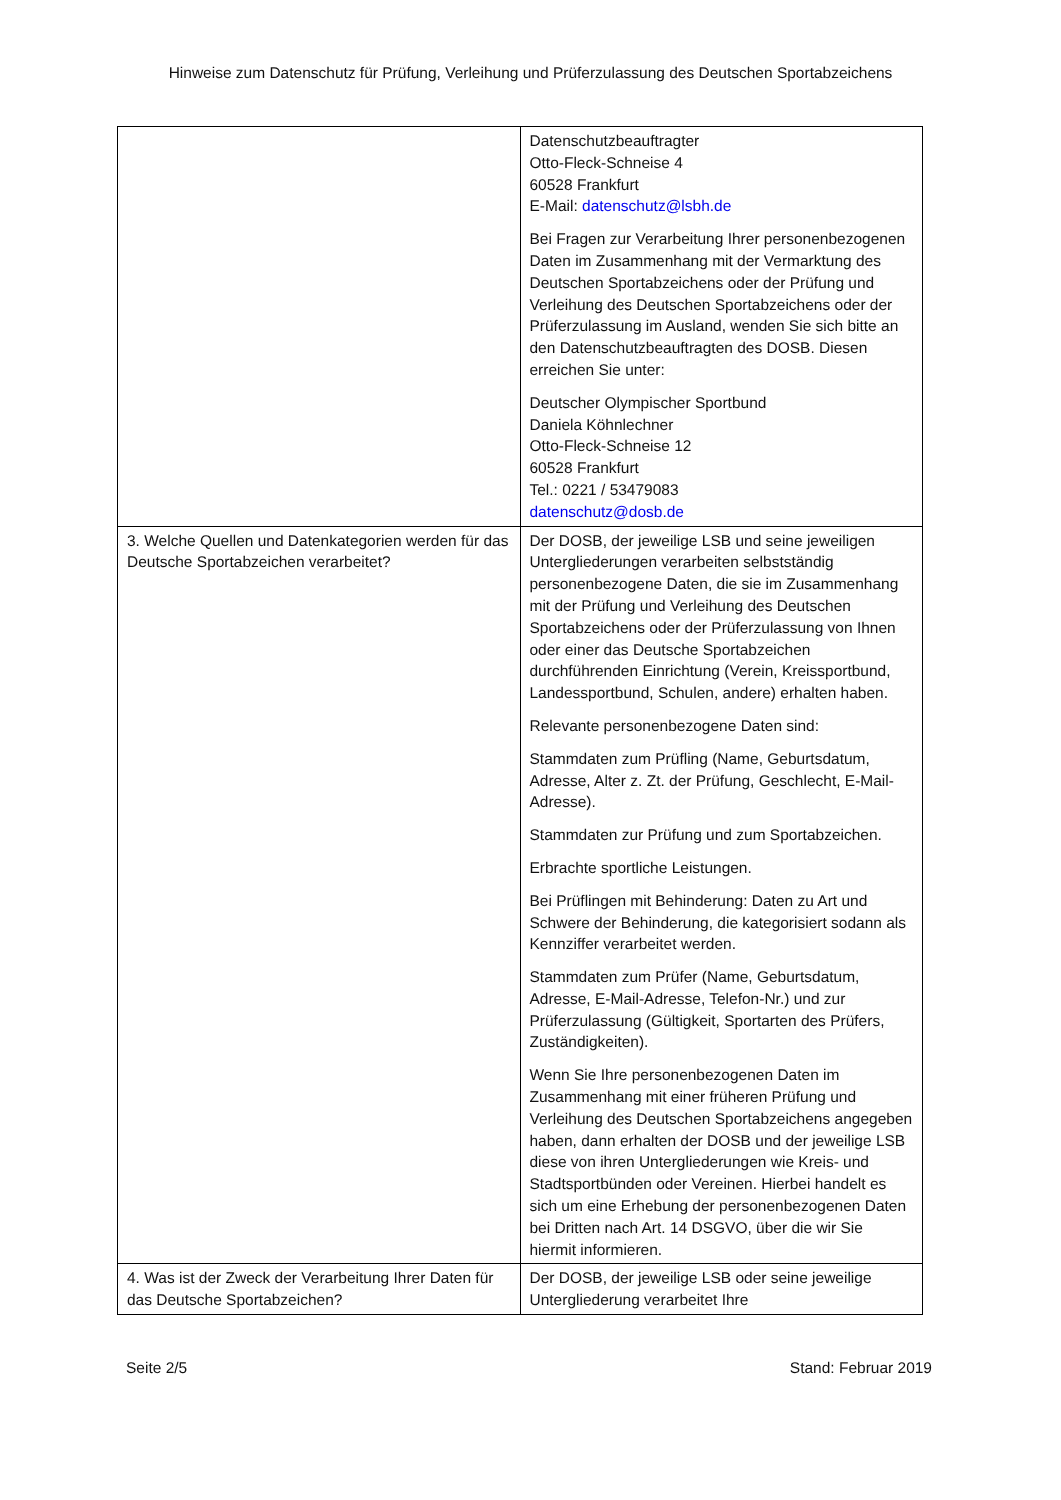Hinweise zum Datenschutz für Prüfung, Verleihung und Prüferzulassung des Deutschen Sportabzeichens
| | Datenschutzbeauftragter Otto-Fleck-Schneise 4 60528 Frankfurt E-Mail: datenschutz@lsbh.de Bei Fragen zur Verarbeitung Ihrer personenbezogenen Daten im Zusammenhang mit der Vermarktung des Deutschen Sportabzeichens oder der Prüfung und Verleihung des Deutschen Sportabzeichens oder der Prüferzulassung im Ausland, wenden Sie sich bitte an den Datenschutzbeauftragten des DOSB. Diesen erreichen Sie unter: Deutscher Olympischer Sportbund Daniela Köhnlechner Otto-Fleck-Schneise 12 60528 Frankfurt Tel.: 0221 / 53479083 datenschutz@dosb.de |
| 3. Welche Quellen und Datenkategorien werden für das Deutsche Sportabzeichen verarbeitet? | Der DOSB, der jeweilige LSB und seine jeweiligen Untergliederungen verarbeiten selbstständig personenbezogene Daten, die sie im Zusammenhang mit der Prüfung und Verleihung des Deutschen Sportabzeichens oder der Prüferzulassung von Ihnen oder einer das Deutsche Sportabzeichen durchführenden Einrichtung (Verein, Kreissportbund, Landessportbund, Schulen, andere) erhalten haben. Relevante personenbezogene Daten sind: Stammdaten zum Prüfling (Name, Geburtsdatum, Adresse, Alter z. Zt. der Prüfung, Geschlecht, E-Mail-Adresse). Stammdaten zur Prüfung und zum Sportabzeichen. Erbrachte sportliche Leistungen. Bei Prüflingen mit Behinderung: Daten zu Art und Schwere der Behinderung, die kategorisiert sodann als Kennziffer verarbeitet werden. Stammdaten zum Prüfer (Name, Geburtsdatum, Adresse, E-Mail-Adresse, Telefon-Nr.) und zur Prüferzulassung (Gültigkeit, Sportarten des Prüfers, Zuständigkeiten). Wenn Sie Ihre personenbezogenen Daten im Zusammenhang mit einer früheren Prüfung und Verleihung des Deutschen Sportabzeichens angegeben haben, dann erhalten der DOSB und der jeweilige LSB diese von ihren Untergliederungen wie Kreis- und Stadtsportbünden oder Vereinen. Hierbei handelt es sich um eine Erhebung der personenbezogenen Daten bei Dritten nach Art. 14 DSGVO, über die wir Sie hiermit informieren. |
| 4. Was ist der Zweck der Verarbeitung Ihrer Daten für das Deutsche Sportabzeichen? | Der DOSB, der jeweilige LSB oder seine jeweilige Untergliederung verarbeitet Ihre |
Seite 2/5 Stand: Februar 2019